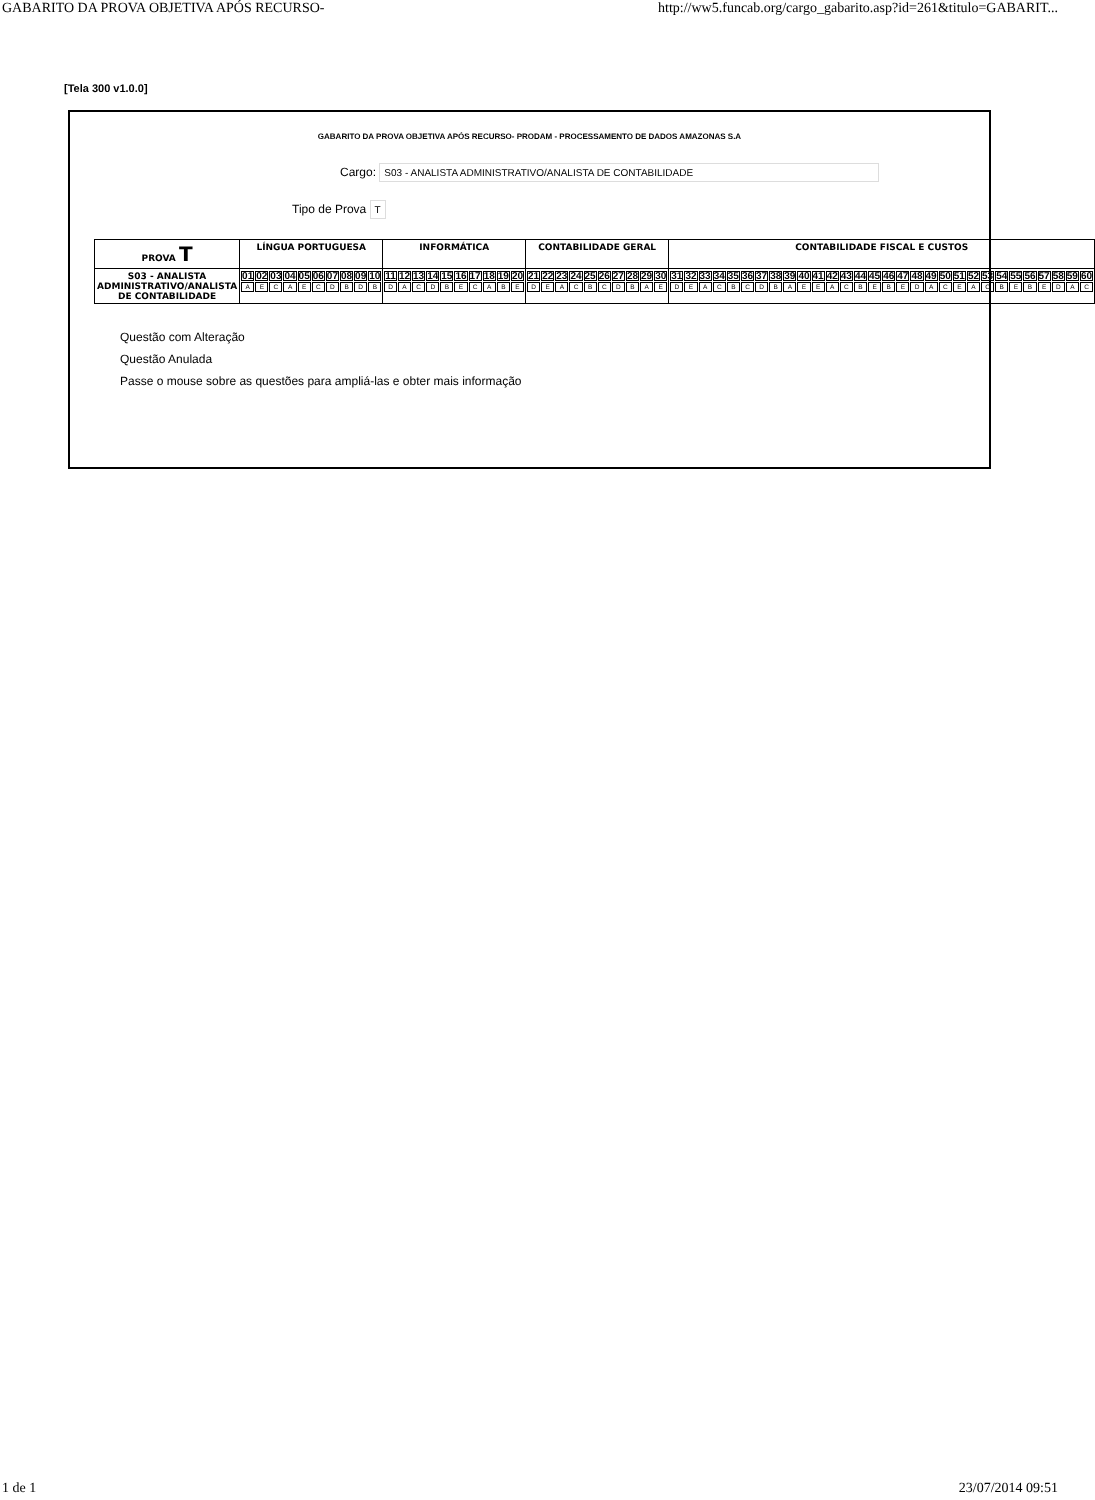GABARITO DA PROVA OBJETIVA APÓS RECURSO- http://ww5.funcab.org/cargo_gabarito.asp?id=261&titulo=GABARIT...
[Tela 300 v1.0.0]
GABARITO DA PROVA OBJETIVA APÓS RECURSO- PRODAM - PROCESSAMENTO DE DADOS AMAZONAS S.A
Cargo: S03 - ANALISTA ADMINISTRATIVO/ANALISTA DE CONTABILIDADE
Tipo de Prova T
| PROVA T | LÍNGUA PORTUGUESA | INFORMÁTICA | CONTABILIDADE GERAL | CONTABILIDADE FISCAL E CUSTOS |
| --- | --- | --- | --- | --- |
| S03 - ANALISTA ADMINISTRATIVO/ANALISTA DE CONTABILIDADE | / 01 / 02 / 03 / 04 / 05 / 06 / 07 / 08 / 09 / 10 / / A / E / C / A / E / C / D / B / D / B / | / 11 / 12 / 13 / 14 / 15 / 16 / 17 / 18 / 19 / 20 / / D / A / C / D / B / E / C / A / B / E / | / 21 / 22 / 23 / 24 / 25 / 26 / 27 / 28 / 29 / 30 / / D / E / A / C / B / C / D / B / A / E / | / 31 / 32 / 33 / 34 / 35 / 36 / 37 / 38 / 39 / 40 / 41 / 42 / 43 / 44 / 45 / 46 / 47 / 48 / 49 / 50 / 51 / 52 / 53 / 54 / 55 / 56 / 57 / 58 / 59 / 60 / / D / E / A / C / B / C / D / B / A / E / E / A / C / B / E / B / E / D / A / C / E / A / C / B / E / B / E / D / A / C / |
Questão com Alteração
Questão Anulada
Passe o mouse sobre as questões para ampliá-las e obter mais informação
1 de 1 23/07/2014 09:51